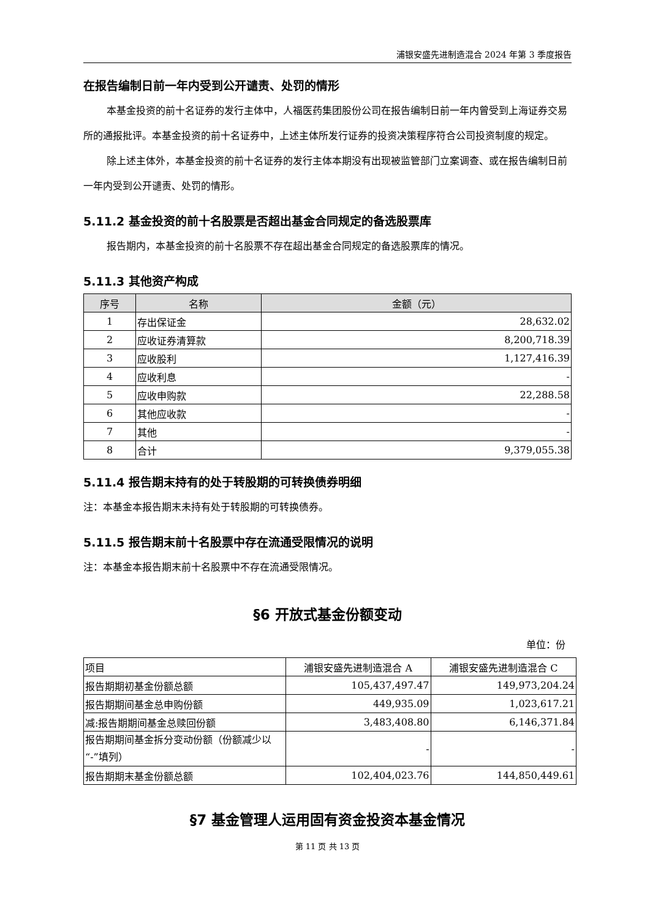浦银安盛先进制造混合 2024 年第 3 季度报告
在报告编制日前一年内受到公开谴责、处罚的情形
本基金投资的前十名证券的发行主体中，人福医药集团股份公司在报告编制日前一年内曾受到上海证券交易所的通报批评。本基金投资的前十名证券中，上述主体所发行证券的投资决策程序符合公司投资制度的规定。
除上述主体外，本基金投资的前十名证券的发行主体本期没有出现被监管部门立案调查、或在报告编制日前一年内受到公开谴责、处罚的情形。
5.11.2 基金投资的前十名股票是否超出基金合同规定的备选股票库
报告期内，本基金投资的前十名股票不存在超出基金合同规定的备选股票库的情况。
5.11.3 其他资产构成
| 序号 | 名称 | 金额（元） |
| --- | --- | --- |
| 1 | 存出保证金 | 28,632.02 |
| 2 | 应收证券清算款 | 8,200,718.39 |
| 3 | 应收股利 | 1,127,416.39 |
| 4 | 应收利息 | - |
| 5 | 应收申购款 | 22,288.58 |
| 6 | 其他应收款 | - |
| 7 | 其他 | - |
| 8 | 合计 | 9,379,055.38 |
5.11.4 报告期末持有的处于转股期的可转换债券明细
注：本基金本报告期末未持有处于转股期的可转换债券。
5.11.5 报告期末前十名股票中存在流通受限情况的说明
注：本基金本报告期末前十名股票中不存在流通受限情况。
§6 开放式基金份额变动
单位：份
| 项目 | 浦银安盛先进制造混合 A | 浦银安盛先进制造混合 C |
| 报告期期初基金份额总额 | 105,437,497.47 | 149,973,204.24 |
| 报告期期间基金总申购份额 | 449,935.09 | 1,023,617.21 |
| 减:报告期期间基金总赎回份额 | 3,483,408.80 | 6,146,371.84 |
| 报告期期间基金拆分变动份额（份额减少以“-”填列） | - | - |
| 报告期期末基金份额总额 | 102,404,023.76 | 144,850,449.61 |
§7 基金管理人运用固有资金投资本基金情况
第 11 页 共 13 页